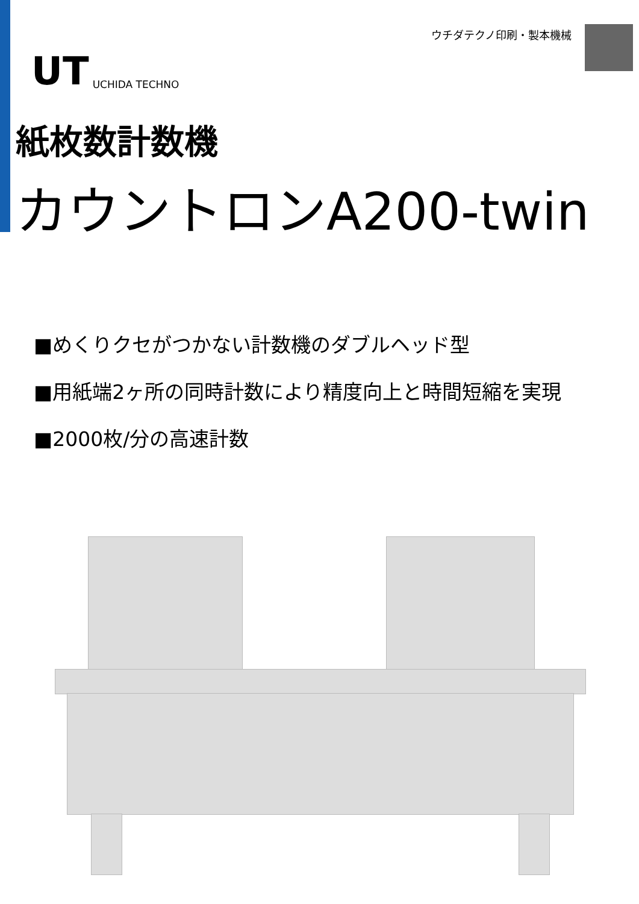UT UCHIDA TECHNO
ウチダテクノ印刷・製本機械
紙枚数計数機
カウントロンA200-twin
■めくりクセがつかない計数機のダブルヘッド型
■用紙端2ヶ所の同時計数により精度向上と時間短縮を実現
■2000枚/分の高速計数